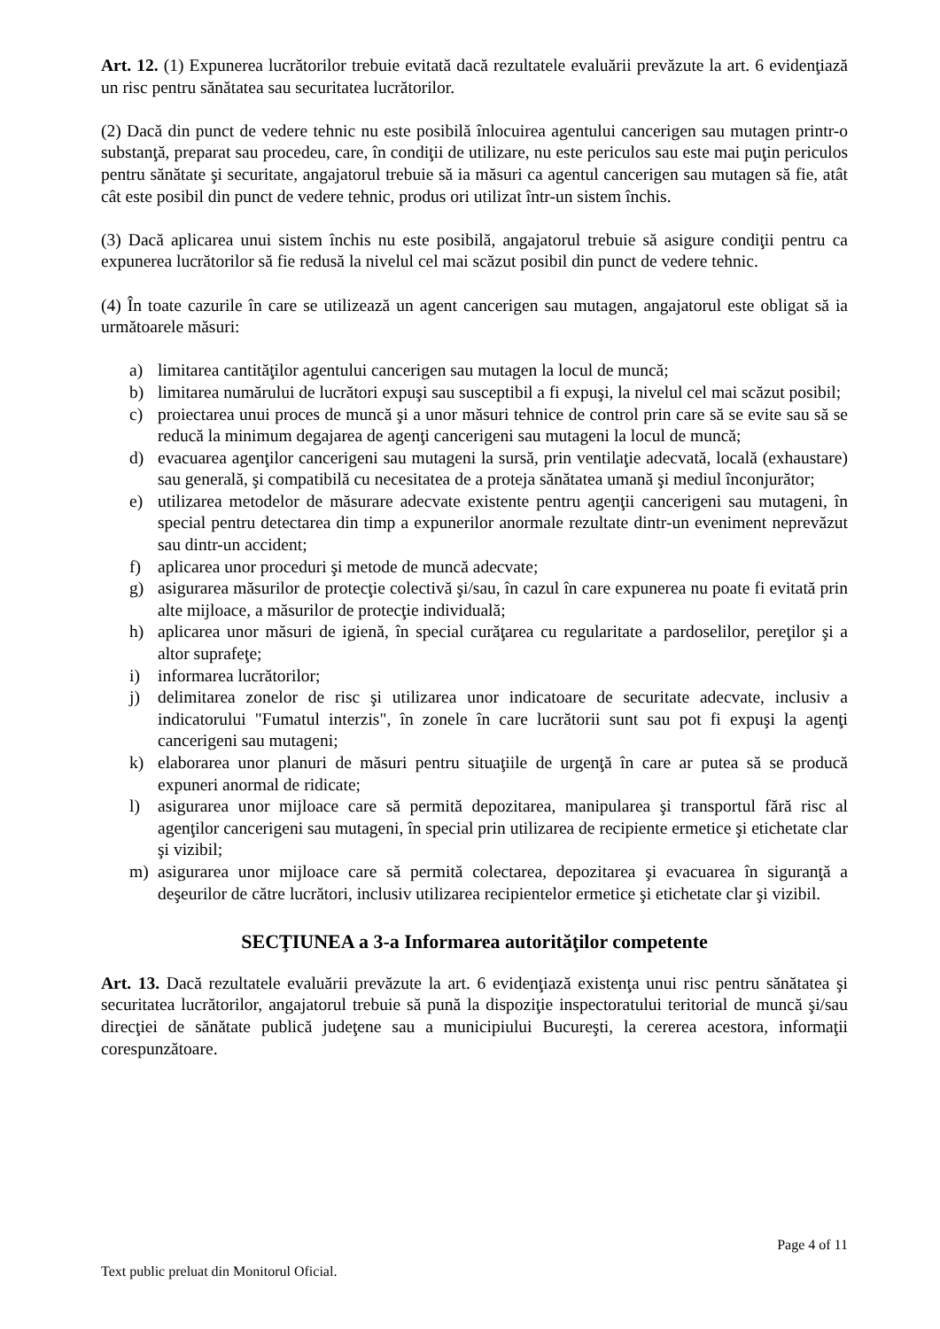Art. 12. (1) Expunerea lucrătorilor trebuie evitată dacă rezultatele evaluării prevăzute la art. 6 evidenţiază un risc pentru sănătatea sau securitatea lucrătorilor.
(2) Dacă din punct de vedere tehnic nu este posibilă înlocuirea agentului cancerigen sau mutagen printr-o substanţă, preparat sau procedeu, care, în condiţii de utilizare, nu este periculos sau este mai puţin periculos pentru sănătate şi securitate, angajatorul trebuie să ia măsuri ca agentul cancerigen sau mutagen să fie, atât cât este posibil din punct de vedere tehnic, produs ori utilizat într-un sistem închis.
(3) Dacă aplicarea unui sistem închis nu este posibilă, angajatorul trebuie să asigure condiţii pentru ca expunerea lucrătorilor să fie redusă la nivelul cel mai scăzut posibil din punct de vedere tehnic.
(4) În toate cazurile în care se utilizează un agent cancerigen sau mutagen, angajatorul este obligat să ia următoarele măsuri:
a) limitarea cantităţilor agentului cancerigen sau mutagen la locul de muncă;
b) limitarea numărului de lucrători expuşi sau susceptibil a fi expuşi, la nivelul cel mai scăzut posibil;
c) proiectarea unui proces de muncă şi a unor măsuri tehnice de control prin care să se evite sau să se reducă la minimum degajarea de agenţi cancerigeni sau mutageni la locul de muncă;
d) evacuarea agenţilor cancerigeni sau mutageni la sursă, prin ventilaţie adecvată, locală (exhaustare) sau generală, şi compatibilă cu necesitatea de a proteja sănătatea umană şi mediul înconjurător;
e) utilizarea metodelor de măsurare adecvate existente pentru agenţii cancerigeni sau mutageni, în special pentru detectarea din timp a expunerilor anormale rezultate dintr-un eveniment neprevăzut sau dintr-un accident;
f) aplicarea unor proceduri şi metode de muncă adecvate;
g) asigurarea măsurilor de protecţie colectivă şi/sau, în cazul în care expunerea nu poate fi evitată prin alte mijloace, a măsurilor de protecţie individuală;
h) aplicarea unor măsuri de igienă, în special curăţarea cu regularitate a pardoselilor, pereţilor şi a altor suprafeţe;
i) informarea lucrătorilor;
j) delimitarea zonelor de risc şi utilizarea unor indicatoare de securitate adecvate, inclusiv a indicatorului "Fumatul interzis", în zonele în care lucrătorii sunt sau pot fi expuşi la agenţi cancerigeni sau mutageni;
k) elaborarea unor planuri de măsuri pentru situaţiile de urgenţă în care ar putea să se producă expuneri anormal de ridicate;
l) asigurarea unor mijloace care să permită depozitarea, manipularea şi transportul fără risc al agenţilor cancerigeni sau mutageni, în special prin utilizarea de recipiente ermetice şi etichetate clar şi vizibil;
m) asigurarea unor mijloace care să permită colectarea, depozitarea şi evacuarea în siguranţă a deşeurilor de către lucrători, inclusiv utilizarea recipientelor ermetice şi etichetate clar şi vizibil.
SECŢIUNEA a 3-a Informarea autorităţilor competente
Art. 13. Dacă rezultatele evaluării prevăzute la art. 6 evidenţiază existenţa unui risc pentru sănătatea şi securitatea lucrătorilor, angajatorul trebuie să pună la dispoziţie inspectoratului teritorial de muncă şi/sau direcţiei de sănătate publică judeţene sau a municipiului Bucureşti, la cererea acestora, informaţii corespunzătoare.
Page 4 of 11
Text public preluat din Monitorul Oficial.